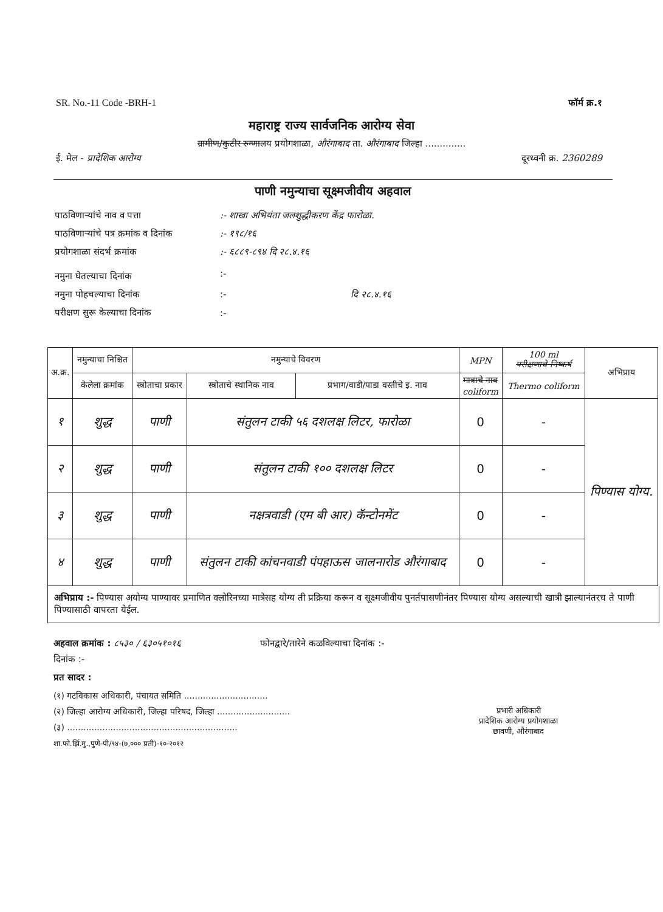SR. No.-11 Code -BRH-1 फॉर्म क्र.१
महाराष्ट्र राज्य सार्वजनिक आरोग्य सेवा
ग्रामीण/कुटीर रुग्णालय प्रयोगशाळा, औरंगाबाद ता. औरंगाबाद जिल्हा ..............
ई. मेल - प्रादेशिक आरोग्य दूरध्वनी क्र. 2360289
पाणी नमुन्याचा सूक्ष्मजीवीय अहवाल
| पाठविणाऱ्यांचे नाव व पत्ता | :- शाखा अभियंता जलशुद्धीकरण केंद्र फारोळा. |
| पाठविणाऱ्यांचे पत्र क्रमांक व दिनांक | :- १९८/१६ |
| प्रयोगशाळा संदर्भ क्रमांक | :- ६८८९-८९४ दि २८.४.१६ |
| नमुना घेतल्याचा दिनांक | :- |
| नमुना पोहचल्याचा दिनांक | :- दि २८.४.१६ |
| परीक्षण सुरू केल्याचा दिनांक | :- |
| अ.क्र. | नमुन्याचा निश्चित | नमुन्याचे विवरण | | | MPN | 100 ml परीक्षणाचे निष्कर्ष | अभिप्राय |
| --- | --- | --- | --- | --- | --- | --- | --- |
| | केलेला क्रमांक | स्त्रोताचा प्रकार | स्त्रोताचे स्थानिक नाव | प्रभाग/वाडी/पाडा वस्तीचे इ. नाव | मात्राचे नाव coliform | Thermo coliform | |
| १ | शुद्ध | पाणी | संतुलन टाकी ५६ दशलक्ष लिटर, फारोळा | | 0 | - | पिण्यास योग्य. |
| २ | शुद्ध | पाणी | संतुलन टाकी १०० दशलक्ष लिटर | | 0 | - | |
| ३ | शुद्ध | पाणी | नक्षत्रवाडी (एम बी आर) कॅन्टोनमेंट | | 0 | - | |
| ४ | शुद्ध | पाणी | संतुलन टाकी कांचनवाडी पंपहाऊस जालनारोड औरंगाबाद | | 0 | - | |
अभिप्राय :- पिण्यास अयोग्य पाण्यावर प्रमाणित क्लोरिनच्या मात्रेसह योग्य ती प्रक्रिया करून व सूक्ष्मजीवीय पुनर्तपासणीनंतर पिण्यास योग्य असल्याची खात्री झाल्यानंतरच ते पाणी पिण्यासाठी वापरता येईल.
अहवाल क्रमांक : ८५३० / ६३०५१०१६ फोनद्वारे/तारेने कळविल्याचा दिनांक :-
दिनांक :-
प्रत सादर :
(१) गटविकास अधिकारी, पंचायत समिति ...............................
(२) जिल्हा आरोग्य अधिकारी, जिल्हा परिषद, जिल्हा ...........................
(३) ...............................................................
शा.फो.झिं.मु.,पुणे-पी/९४-(७,००० प्रती)-१०-२०१२
प्रभारी अधिकारी
प्रादेशिक आरोग्य प्रयोगशाळा
छावणी, औरंगाबाद